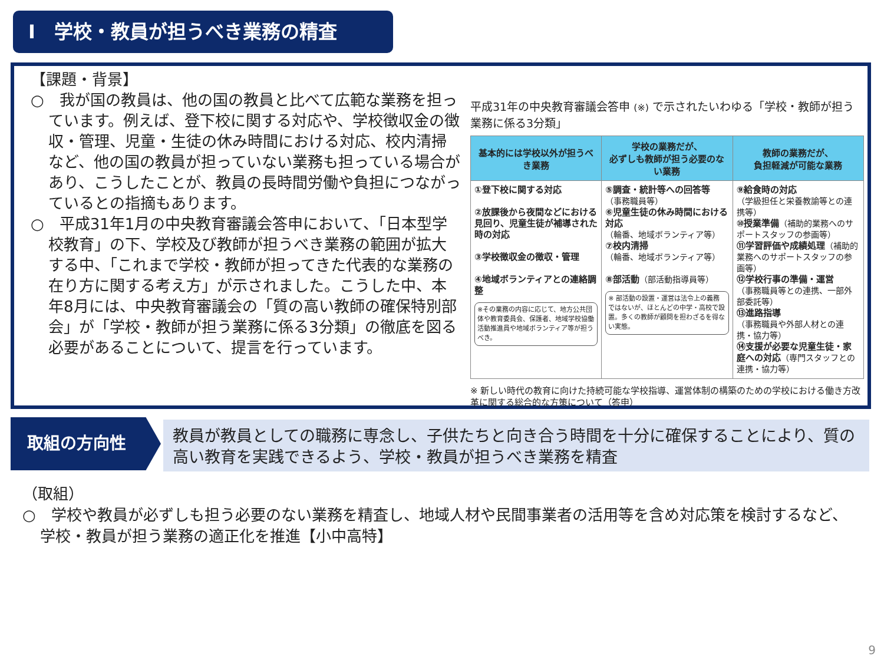Ⅰ　学校・教員が担うべき業務の精査
【課題・背景】
○　我が国の教員は、他の国の教員と比べて広範な業務を担っています。例えば、登下校に関する対応や、学校徴収金の徴収・管理、児童・生徒の休み時間における対応、校内清掃など、他の国の教員が担っていない業務も担っている場合があり、こうしたことが、教員の長時間労働や負担につながっているとの指摘もあります。
○　平成31年1月の中央教育審議会答申において、「日本型学校教育」の下、学校及び教師が担うべき業務の範囲が拡大する中、「これまで学校・教師が担ってきた代表的な業務の在り方に関する考え方」が示されました。こうした中、本年8月には、中央教育審議会の「質の高い教師の確保特別部会」が「学校・教師が担う業務に係る3分類」の徹底を図る必要があることについて、提言を行っています。
平成31年の中央教育審議会答申 (※) で示されたいわゆる「学校・教師が担う業務に係る3分類」
| 基本的には学校以外が担うべき業務 | 学校の業務だが、 必ずしも教師が担う必要のない業務 | 教師の業務だが、 負担軽減が可能な業務 |
| --- | --- | --- |
| ①登下校に関する対応 ②放課後から夜間などにおける見回り、児童生徒が補導された時の対応 ③学校徴収金の徴収・管理 ④地域ボランティアとの連絡調整 ※その業務の内容に応じて、地方公共団体や教育委員会、保護者、地域学校協働活動推進員や地域ボランティア等が担うべき。 | ⑤調査・統計等への回答等 （事務職員等） ⑥児童生徒の休み時間における対応 （輪番、地域ボランティア等） ⑦校内清掃 （輪番、地域ボランティア等） ⑧部活動 （部活動指導員等） ※ 部活動の設置・運営は法令上の義務ではないが、ほとんどの中学・高校で設置。多くの教師が顧問を担わざるを得ない実態。 | ⑨給食時の対応 （学級担任と栄養教諭等との連携等） ⑩授業準備 （補助的業務へのサポートスタッフの参画等） ⑪学習評価や成績処理 （補助的業務へのサポートスタッフの参画等） ⑫学校行事の準備・運営 （事務職員等との連携、一部外部委託等） ⑬進路指導 （事務職員や外部人材との連携・協力等） ⑭支援が必要な児童生徒・家庭への対応 （専門スタッフとの連携・協力等） |
※ 新しい時代の教育に向けた持続可能な学校指導、運営体制の構築のための学校における働き方改革に関する総合的な方策について（答申）
取組の方向性
教員が教員としての職務に専念し、子供たちと向き合う時間を十分に確保することにより、質の高い教育を実践できるよう、学校・教員が担うべき業務を精査
（取組）
○　学校や教員が必ずしも担う必要のない業務を精査し、地域人材や民間事業者の活用等を含め対応策を検討するなど、学校・教員が担う業務の適正化を推進【小中高特】
9